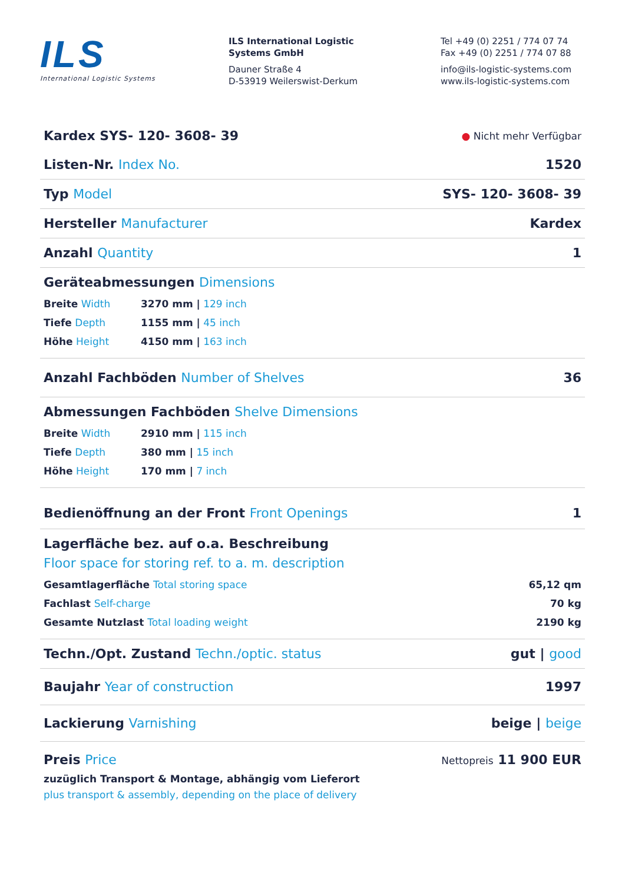ILS
International Logistic Systems
ILS International Logistic
Systems GmbH
Dauner Straße 4
D-53919 Weilerswist-Derkum
Tel +49 (0) 2251 / 774 07 74
Fax +49 (0) 2251 / 774 07 88
info@ils-logistic-systems.com
www.ils-logistic-systems.com
Kardex SYS- 120- 3608- 39 ● Nicht mehr Verfügbar
Listen-Nr. Index No. 1520
Typ Model SYS- 120- 3608- 39
Hersteller Manufacturer Kardex
Anzahl Quantity 1
Geräteabmessungen Dimensions
Breite Width 3270 mm | 129 inch
Tiefe Depth 1155 mm | 45 inch
Höhe Height 4150 mm | 163 inch
Anzahl Fachböden Number of Shelves 36
Abmessungen Fachböden Shelve Dimensions
Breite Width 2910 mm | 115 inch
Tiefe Depth 380 mm | 15 inch
Höhe Height 170 mm | 7 inch
Bedienöffnung an der Front Front Openings 1
Lagerfläche bez. auf o.a. Beschreibung
Floor space for storing ref. to a. m. description
Gesamtlagerfläche Total storing space 65,12 qm
Fachlast Self-charge 70 kg
Gesamte Nutzlast Total loading weight 2190 kg
Techn./Opt. Zustand Techn./optic. status gut | good
Baujahr Year of construction 1997
Lackierung Varnishing beige | beige
Preis Price Nettopreis 11 900 EUR
zuzüglich Transport & Montage, abhängig vom Lieferort
plus transport & assembly, depending on the place of delivery